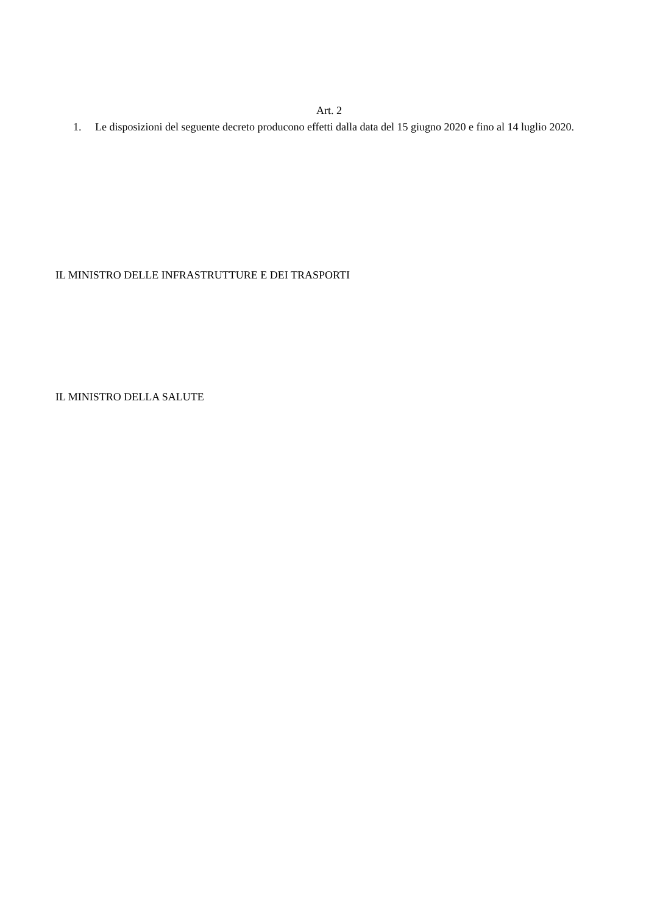Art. 2
1. Le disposizioni del seguente decreto producono effetti dalla data del 15 giugno 2020 e fino al 14 luglio 2020.
IL MINISTRO DELLE INFRASTRUTTURE E DEI TRASPORTI
IL MINISTRO DELLA SALUTE